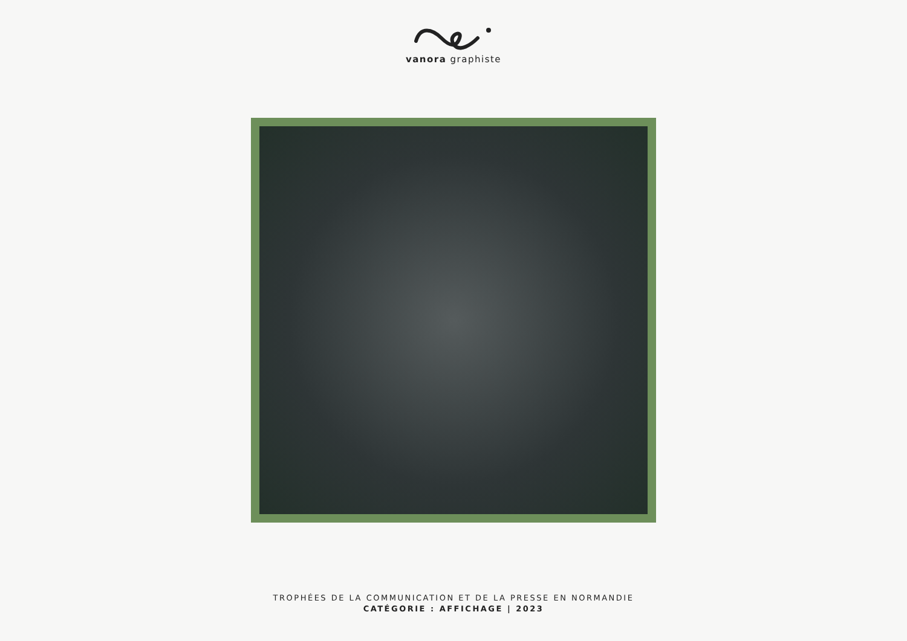vanora graphiste
TROPHÉES DE LA COMMUNICATION ET DE LA PRESSE EN NORMANDIE
CATÉGORIE : AFFICHAGE | 2023